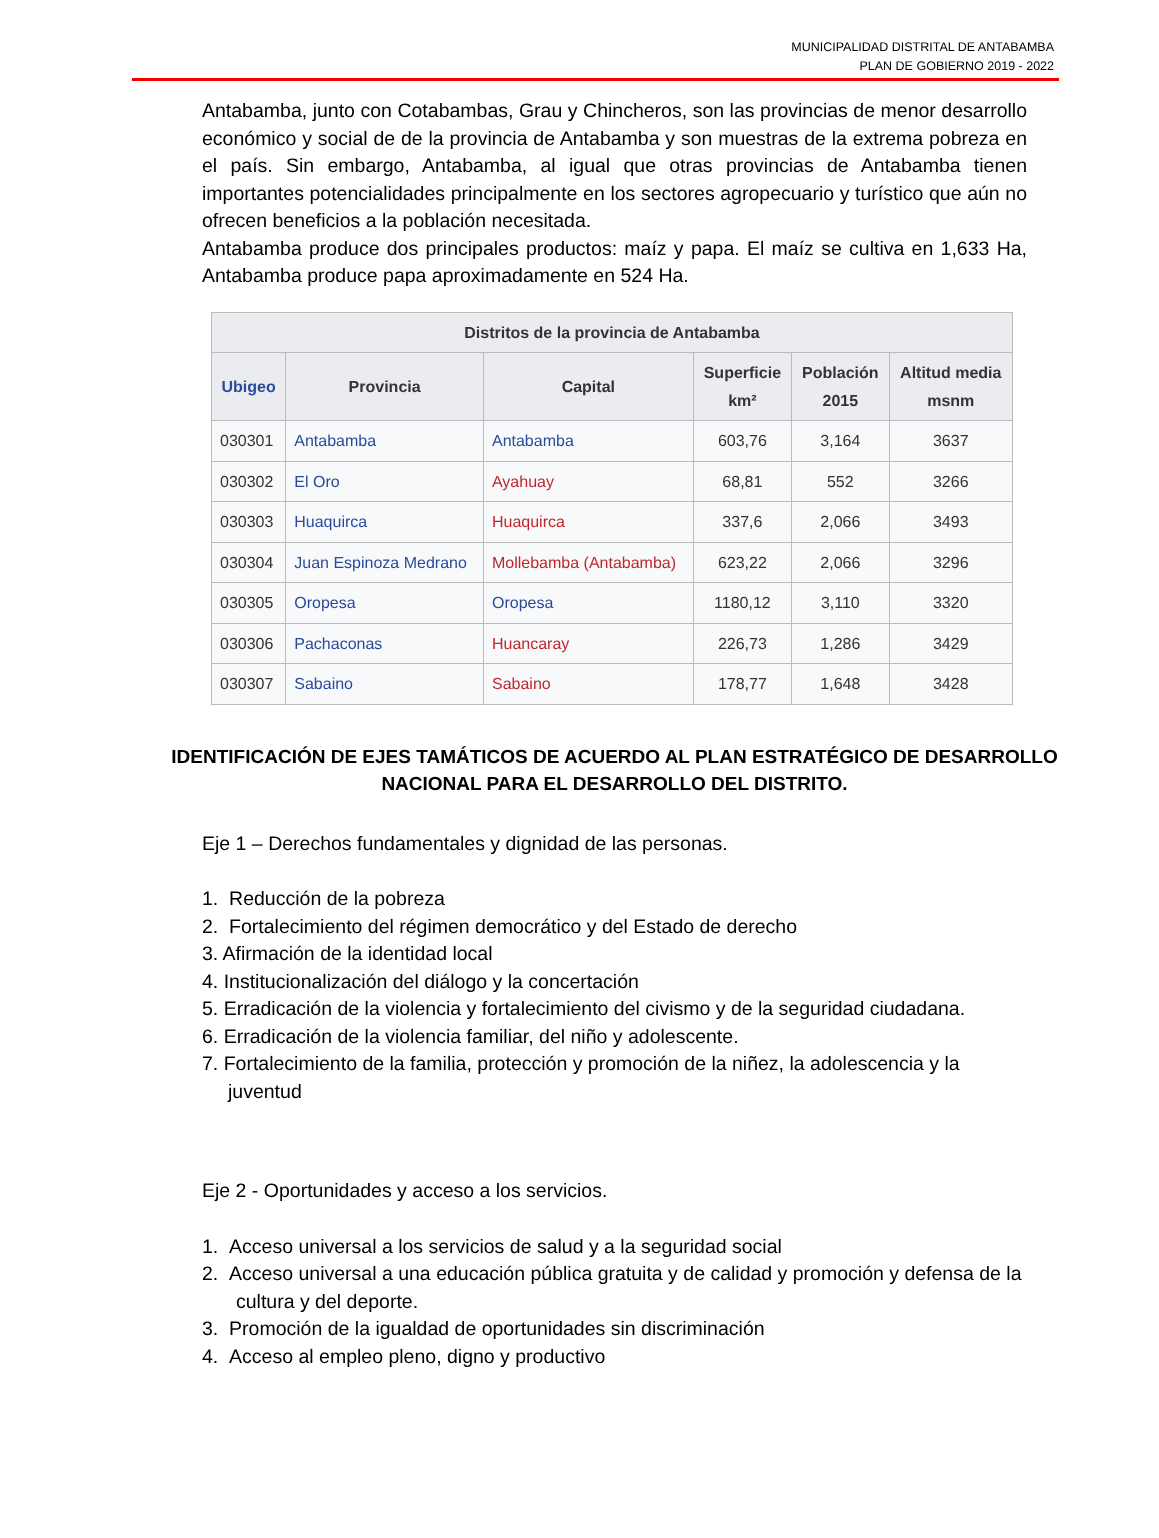MUNICIPALIDAD DISTRITAL DE ANTABAMBA
PLAN DE GOBIERNO 2019 - 2022
Antabamba, junto con Cotabambas, Grau y Chincheros, son las provincias de menor desarrollo económico y social de de la provincia de Antabamba y son muestras de la extrema pobreza en el país. Sin embargo, Antabamba, al igual que otras provincias de Antabamba tienen importantes potencialidades principalmente en los sectores agropecuario y turístico que aún no ofrecen beneficios a la población necesitada.
Antabamba produce dos principales productos: maíz y papa. El maíz se cultiva en 1,633 Ha, Antabamba produce papa aproximadamente en 524 Ha.
| Distritos de la provincia de Antabamba | | | | | |
| --- | --- | --- | --- | --- | --- |
| Ubigeo | Provincia | Capital | Superficie km² | Población 2015 | Altitud media msnm |
| 030301 | Antabamba | Antabamba | 603,76 | 3,164 | 3637 |
| 030302 | El Oro | Ayahuay | 68,81 | 552 | 3266 |
| 030303 | Huaquirca | Huaquirca | 337,6 | 2,066 | 3493 |
| 030304 | Juan Espinoza Medrano | Mollebamba (Antabamba) | 623,22 | 2,066 | 3296 |
| 030305 | Oropesa | Oropesa | 1180,12 | 3,110 | 3320 |
| 030306 | Pachaconas | Huancaray | 226,73 | 1,286 | 3429 |
| 030307 | Sabaino | Sabaino | 178,77 | 1,648 | 3428 |
IDENTIFICACIÓN DE EJES TAMÁTICOS DE ACUERDO AL PLAN ESTRATÉGICO DE DESARROLLO NACIONAL PARA EL DESARROLLO DEL DISTRITO.
Eje 1 – Derechos fundamentales y dignidad de las personas.
1. Reducción de la pobreza
2. Fortalecimiento del régimen democrático y del Estado de derecho
3. Afirmación de la identidad local
4. Institucionalización del diálogo y la concertación
5. Erradicación de la violencia y fortalecimiento del civismo y de la seguridad ciudadana.
6. Erradicación de la violencia familiar, del niño y adolescente.
7. Fortalecimiento de la familia, protección y promoción de la niñez, la adolescencia y la juventud
Eje 2 - Oportunidades y acceso a los servicios.
1. Acceso universal a los servicios de salud y a la seguridad social
2. Acceso universal a una educación pública gratuita y de calidad y promoción y defensa de la cultura y del deporte.
3. Promoción de la igualdad de oportunidades sin discriminación
4. Acceso al empleo pleno, digno y productivo